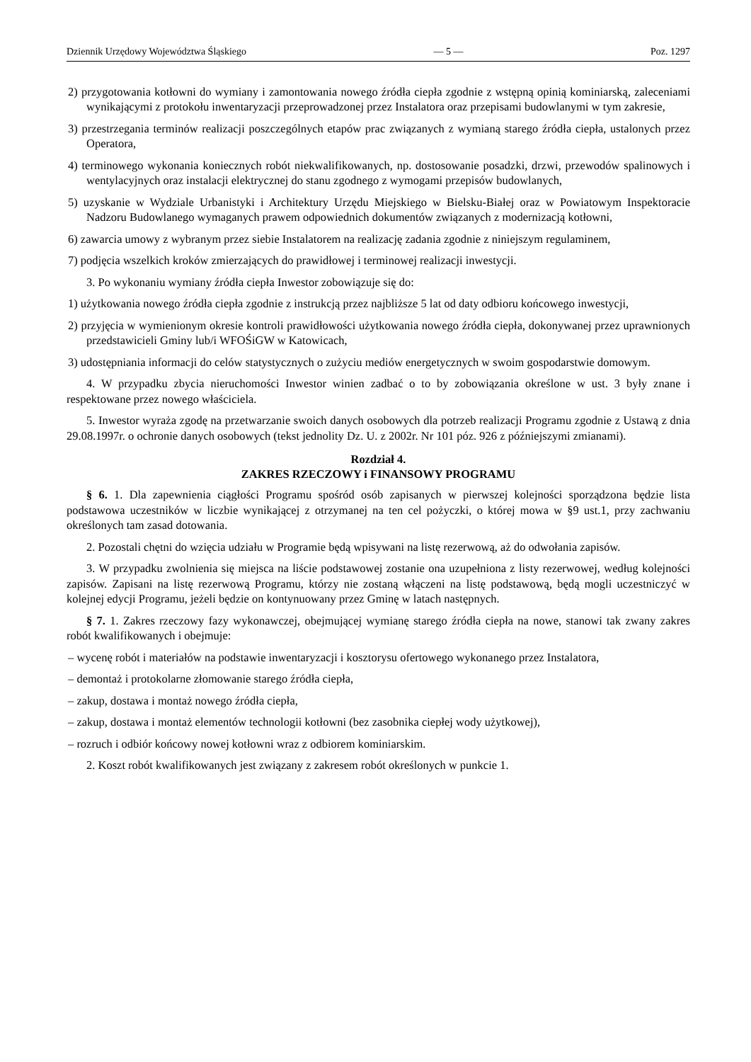Dziennik Urzędowy Województwa Śląskiego — 5 — Poz. 1297
2) przygotowania kotłowni do wymiany i zamontowania nowego źródła ciepła zgodnie z wstępną opinią kominiarską, zaleceniami wynikającymi z protokołu inwentaryzacji przeprowadzonej przez Instalatora oraz przepisami budowlanymi w tym zakresie,
3) przestrzegania terminów realizacji poszczególnych etapów prac związanych z wymianą starego źródła ciepła, ustalonych przez Operatora,
4) terminowego wykonania koniecznych robót niekwalifikowanych, np. dostosowanie posadzki, drzwi, przewodów spalinowych i wentylacyjnych oraz instalacji elektrycznej do stanu zgodnego z wymogami przepisów budowlanych,
5) uzyskanie w Wydziale Urbanistyki i Architektury Urzędu Miejskiego w Bielsku-Białej oraz w Powiatowym Inspektoracie Nadzoru Budowlanego wymaganych prawem odpowiednich dokumentów związanych z modernizacją kotłowni,
6) zawarcia umowy z wybranym przez siebie Instalatorem na realizację zadania zgodnie z niniejszym regulaminem,
7) podjęcia wszelkich kroków zmierzających do prawidłowej i terminowej realizacji inwestycji.
3. Po wykonaniu wymiany źródła ciepła Inwestor zobowiązuje się do:
1) użytkowania nowego źródła ciepła zgodnie z instrukcją przez najbliższe 5 lat od daty odbioru końcowego inwestycji,
2) przyjęcia w wymienionym okresie kontroli prawidłowości użytkowania nowego źródła ciepła, dokonywanej przez uprawnionych przedstawicieli Gminy lub/i WFOŚiGW w Katowicach,
3) udostępniania informacji do celów statystycznych o zużyciu mediów energetycznych w swoim gospodarstwie domowym.
4. W przypadku zbycia nieruchomości Inwestor winien zadbać o to by zobowiązania określone w ust. 3 były znane i respektowane przez nowego właściciela.
5. Inwestor wyraża zgodę na przetwarzanie swoich danych osobowych dla potrzeb realizacji Programu zgodnie z Ustawą z dnia 29.08.1997r. o ochronie danych osobowych (tekst jednolity Dz. U. z 2002r. Nr 101 póz. 926 z późniejszymi zmianami).
Rozdział 4.
ZAKRES RZECZOWY i FINANSOWY PROGRAMU
§ 6. 1. Dla zapewnienia ciągłości Programu spośród osób zapisanych w pierwszej kolejności sporządzona będzie lista podstawowa uczestników w liczbie wynikającej z otrzymanej na ten cel pożyczki, o której mowa w §9 ust.1, przy zachwaniu określonych tam zasad dotowania.
2. Pozostali chętni do wzięcia udziału w Programie będą wpisywani na listę rezerwową, aż do odwołania zapisów.
3. W przypadku zwolnienia się miejsca na liście podstawowej zostanie ona uzupełniona z listy rezerwowej, według kolejności zapisów. Zapisani na listę rezerwową Programu, którzy nie zostaną włączeni na listę podstawową, będą mogli uczestniczyć w kolejnej edycji Programu, jeżeli będzie on kontynuowany przez Gminę w latach następnych.
§ 7. 1. Zakres rzeczowy fazy wykonawczej, obejmującej wymianę starego źródła ciepła na nowe, stanowi tak zwany zakres robót kwalifikowanych i obejmuje:
– wycenę robót i materiałów na podstawie inwentaryzacji i kosztorysu ofertowego wykonanego przez Instalatora,
– demontaż i protokolarne złomowanie starego źródła ciepła,
– zakup, dostawa i montaż nowego źródła ciepła,
– zakup, dostawa i montaż elementów technologii kotłowni (bez zasobnika ciepłej wody użytkowej),
– rozruch i odbiór końcowy nowej kotłowni wraz z odbiorem kominiarskim.
2. Koszt robót kwalifikowanych jest związany z zakresem robót określonych w punkcie 1.